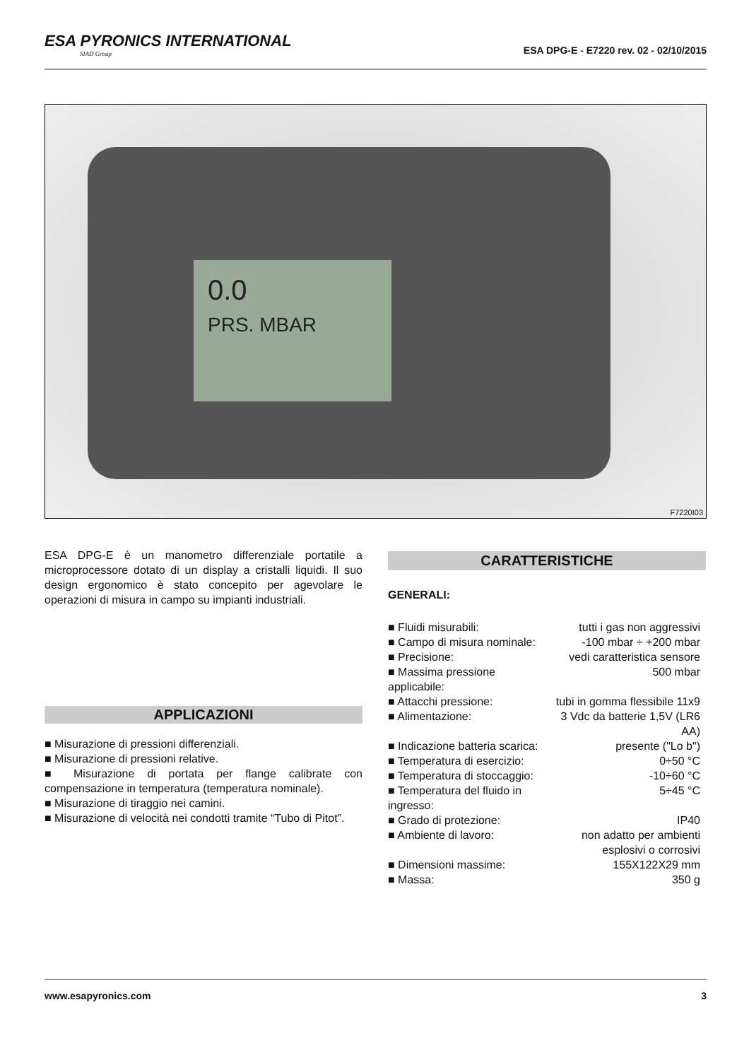ESA PYRONICS INTERNATIONAL
SIAD Group
ESA DPG-E - E7220 rev. 02 - 02/10/2015
0.0
PRS. MBAR
F7220I03
ESA DPG-E è un manometro differenziale portatile a microprocessore dotato di un display a cristalli liquidi. Il suo design ergonomico è stato concepito per agevolare le operazioni di misura in campo su impianti industriali.
APPLICAZIONI
■ Misurazione di pressioni differenziali.
■ Misurazione di pressioni relative.
■ Misurazione di portata per flange calibrate con compensazione in temperatura (temperatura nominale).
■ Misurazione di tiraggio nei camini.
■ Misurazione di velocità nei condotti tramite “Tubo di Pitot”.
CARATTERISTICHE
GENERALI:
| ■ Fluidi misurabili: | tutti i gas non aggressivi |
| ■ Campo di misura nominale: | -100 mbar ÷ +200 mbar |
| ■ Precisione: | vedi caratteristica sensore |
| ■ Massima pressione applicabile: | 500 mbar |
| ■ Attacchi pressione: | tubi in gomma flessibile 11x9 |
| ■ Alimentazione: | 3 Vdc da batterie 1,5V (LR6 AA) |
| ■ Indicazione batteria scarica: | presente ("Lo b") |
| ■ Temperatura di esercizio: | 0÷50 °C |
| ■ Temperatura di stoccaggio: | -10÷60 °C |
| ■ Temperatura del fluido in ingresso: | 5÷45 °C |
| ■ Grado di protezione: | IP40 |
| ■ Ambiente di lavoro: | non adatto per ambienti esplosivi o corrosivi |
| ■ Dimensioni massime: | 155X122X29 mm |
| ■ Massa: | 350 g |
www.esapyronics.com 3